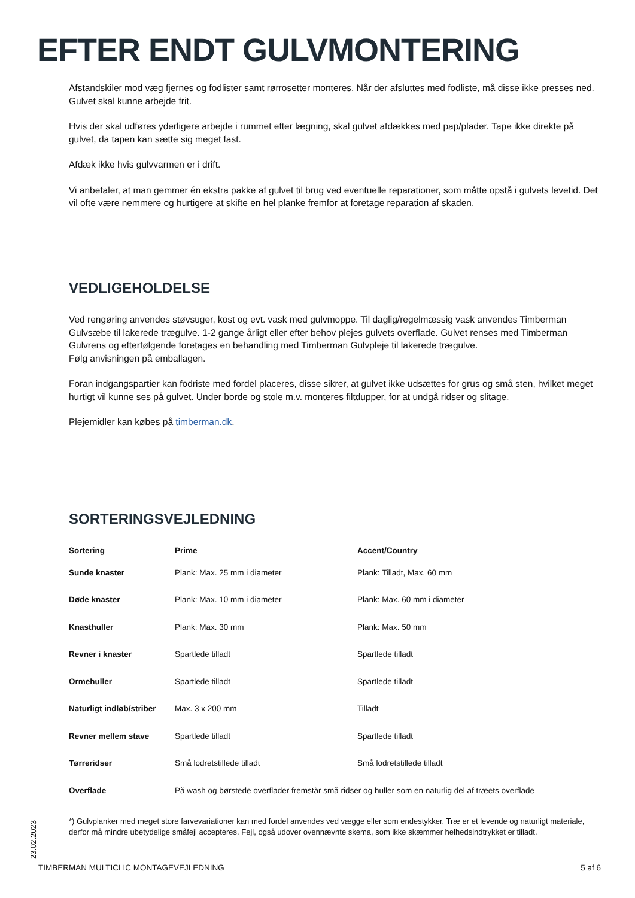EFTER ENDT GULVMONTERING
Afstandskiler mod væg fjernes og fodlister samt rørrosetter monteres. Når der afsluttes med fodliste, må disse ikke presses ned. Gulvet skal kunne arbejde frit.
Hvis der skal udføres yderligere arbejde i rummet efter lægning, skal gulvet afdækkes med pap/plader. Tape ikke direkte på gulvet, da tapen kan sætte sig meget fast.
Afdæk ikke hvis gulvvarmen er i drift.
Vi anbefaler, at man gemmer én ekstra pakke af gulvet til brug ved eventuelle reparationer, som måtte opstå i gulvets levetid. Det vil ofte være nemmere og hurtigere at skifte en hel planke fremfor at foretage reparation af skaden.
VEDLIGEHOLDELSE
Ved rengøring anvendes støvsuger, kost og evt. vask med gulvmoppe. Til daglig/regelmæssig vask anvendes Timberman Gulvsæbe til lakerede trægulve. 1-2 gange årligt eller efter behov plejes gulvets overflade. Gulvet renses med Timberman Gulvrens og efterfølgende foretages en behandling med Timberman Gulvpleje til lakerede trægulve.
Følg anvisningen på emballagen.
Foran indgangspartier kan fodriste med fordel placeres, disse sikrer, at gulvet ikke udsættes for grus og små sten, hvilket meget hurtigt vil kunne ses på gulvet. Under borde og stole m.v. monteres filtdupper, for at undgå ridser og slitage.
Plejemidler kan købes på timberman.dk.
SORTERINGSVEJLEDNING
| Sortering | Prime | Accent/Country |
| --- | --- | --- |
| Sunde knaster | Plank: Max. 25 mm i diameter | Plank: Tilladt, Max. 60 mm |
| Døde knaster | Plank: Max. 10 mm i diameter | Plank: Max. 60 mm i diameter |
| Knasthuller | Plank: Max. 30 mm | Plank: Max. 50 mm |
| Revner i knaster | Spartlede tilladt | Spartlede tilladt |
| Ormehuller | Spartlede tilladt | Spartlede tilladt |
| Naturligt indløb/striber | Max. 3 x 200 mm | Tilladt |
| Revner mellem stave | Spartlede tilladt | Spartlede tilladt |
| Tørreridser | Små lodretstillede tilladt | Små lodretstillede tilladt |
| Overflade | På wash og børstede overflader fremstår små ridser og huller som en naturlig del af træets overflade | |
*) Gulvplanker med meget store farvevariationer kan med fordel anvendes ved vægge eller som endestykker. Træ er et levende og naturligt materiale, derfor må mindre ubetydelige småfejl accepteres. Fejl, også udover ovennævnte skema, som ikke skæmmer helhedsindtrykket er tilladt.
23.02.2023
TIMBERMAN MULTICLIC MONTAGEVEJLEDNING 5 af 6